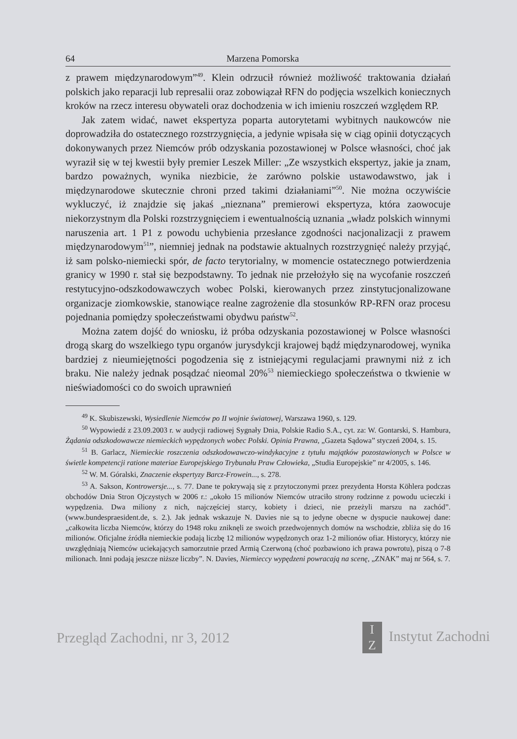64 Marzena Pomorska
z prawem międzynarodowym”<sup>49</sup>. Klein odrzucił również możliwość traktowania działań polskich jako reparacji lub represalii oraz zobowiązał RFN do podjęcia wszelkich koniecznych kroków na rzecz interesu obywateli oraz dochodzenia w ich imieniu roszczeń względem RP.
Jak zatem widać, nawet ekspertyza poparta autorytetami wybitnych naukowców nie doprowadziła do ostatecznego rozstrzygnięcia, a jedynie wpisała się w ciąg opinii dotyczących dokonywanych przez Niemców prób odzyskania pozostawionej w Polsce własności, choć jak wyraził się w tej kwestii były premier Leszek Miller: „Ze wszystkich ekspertyz, jakie ja znam, bardzo poważnych, wynika niezbicie, że zarówno polskie ustawodawstwo, jak i międzynarodowe skutecznie chroni przed takimi działaniami”<sup>50</sup>. Nie można oczywiście wykluczyć, iż znajdzie się jakaś „nieznana” premierowi ekspertyza, która zaowocuje niekorzystnym dla Polski rozstrzygnięciem i ewentualnością uznania „władz polskich winnymi naruszenia art. 1 P1 z powodu uchybienia przesłance zgodności nacjonalizacji z prawem międzynarodowym<sup>51</sup>”, niemniej jednak na podstawie aktualnych rozstrzygnięć należy przyjąć, iż sam polsko-niemiecki spór, de facto terytorialny, w momencie ostatecznego potwierdzenia granicy w 1990 r. stał się bezpodstawny. To jednak nie przełożyło się na wycofanie roszczeń restytucyjno-odszkodowawczych wobec Polski, kierowanych przez zinstytucjonalizowane organizacje ziomkowskie, stanowiące realne zagrożenie dla stosunków RP-RFN oraz procesu pojednania pomiędzy społeczeństwami obydwu państw<sup>52</sup>.
Można zatem dojść do wniosku, iż próba odzyskania pozostawionej w Polsce własności drogą skarg do wszelkiego typu organów jurysdykcji krajowej bądź międzynarodowej, wynika bardziej z nieumiejętności pogodzenia się z istniejącymi regulacjami prawnymi niż z ich braku. Nie należy jednak posądzać nieomal 20%<sup>53</sup> niemieckiego społeczeństwa o tkwienie w nieświadomości co do swoich uprawnień
<sup>49</sup> K. Skubiszewski, Wysiedlenie Niemców po II wojnie światowej, Warszawa 1960, s. 129.
<sup>50</sup> Wypowiedź z 23.09.2003 r. w audycji radiowej Sygnały Dnia, Polskie Radio S.A., cyt. za: W. Gontarski, S. Hambura, Żądania odszkodowawcze niemieckich wypędzonych wobec Polski. Opinia Prawna, „Gazeta Sądowa” styczeń 2004, s. 15.
<sup>51</sup> B. Garlacz, Niemieckie roszczenia odszkodowawczo-windykacyjne z tytułu majątków pozostawionych w Polsce w świetle kompetencji ratione materiae Europejskiego Trybunału Praw Człowieka, „Studia Europejskie” nr 4/2005, s. 146.
<sup>52</sup> W. M. Góralski, Znaczenie ekspertyzy Barcz-Frowein..., s. 278.
<sup>53</sup> A. Sakson, Kontrowersje..., s. 77. Dane te pokrywają się z przytoczonymi przez prezydenta Horsta Köhlera podczas obchodów Dnia Stron Ojczystych w 2006 r.: „około 15 milionów Niemców utraciło strony rodzinne z powodu ucieczki i wypędzenia. Dwa miliony z nich, najczęściej starcy, kobiety i dzieci, nie przeżyli marszu na zachód”. (www.bundespraesident.de, s. 2.). Jak jednak wskazuje N. Davies nie są to jedyne obecne w dyspucie naukowej dane: „całkowita liczba Niemców, którzy do 1948 roku zniknęli ze swoich przedwojennych domów na wschodzie, zbliża się do 16 milionów. Oficjalne źródła niemieckie podają liczbę 12 milionów wypędzonych oraz 1-2 milionów ofiar. Historycy, którzy nie uwzględniają Niemców uciekających samorzutnie przed Armią Czerwoną (choć pozbawiono ich prawa powrotu), piszą o 7-8 milionach. Inni podają jeszcze niższe liczby”. N. Davies, Niemieccy wypędzeni powracają na scenę, „ZNAK” maj nr 564, s. 7.
Przegląd Zachodni, nr 3, 2012 I
Z Instytut Zachodni